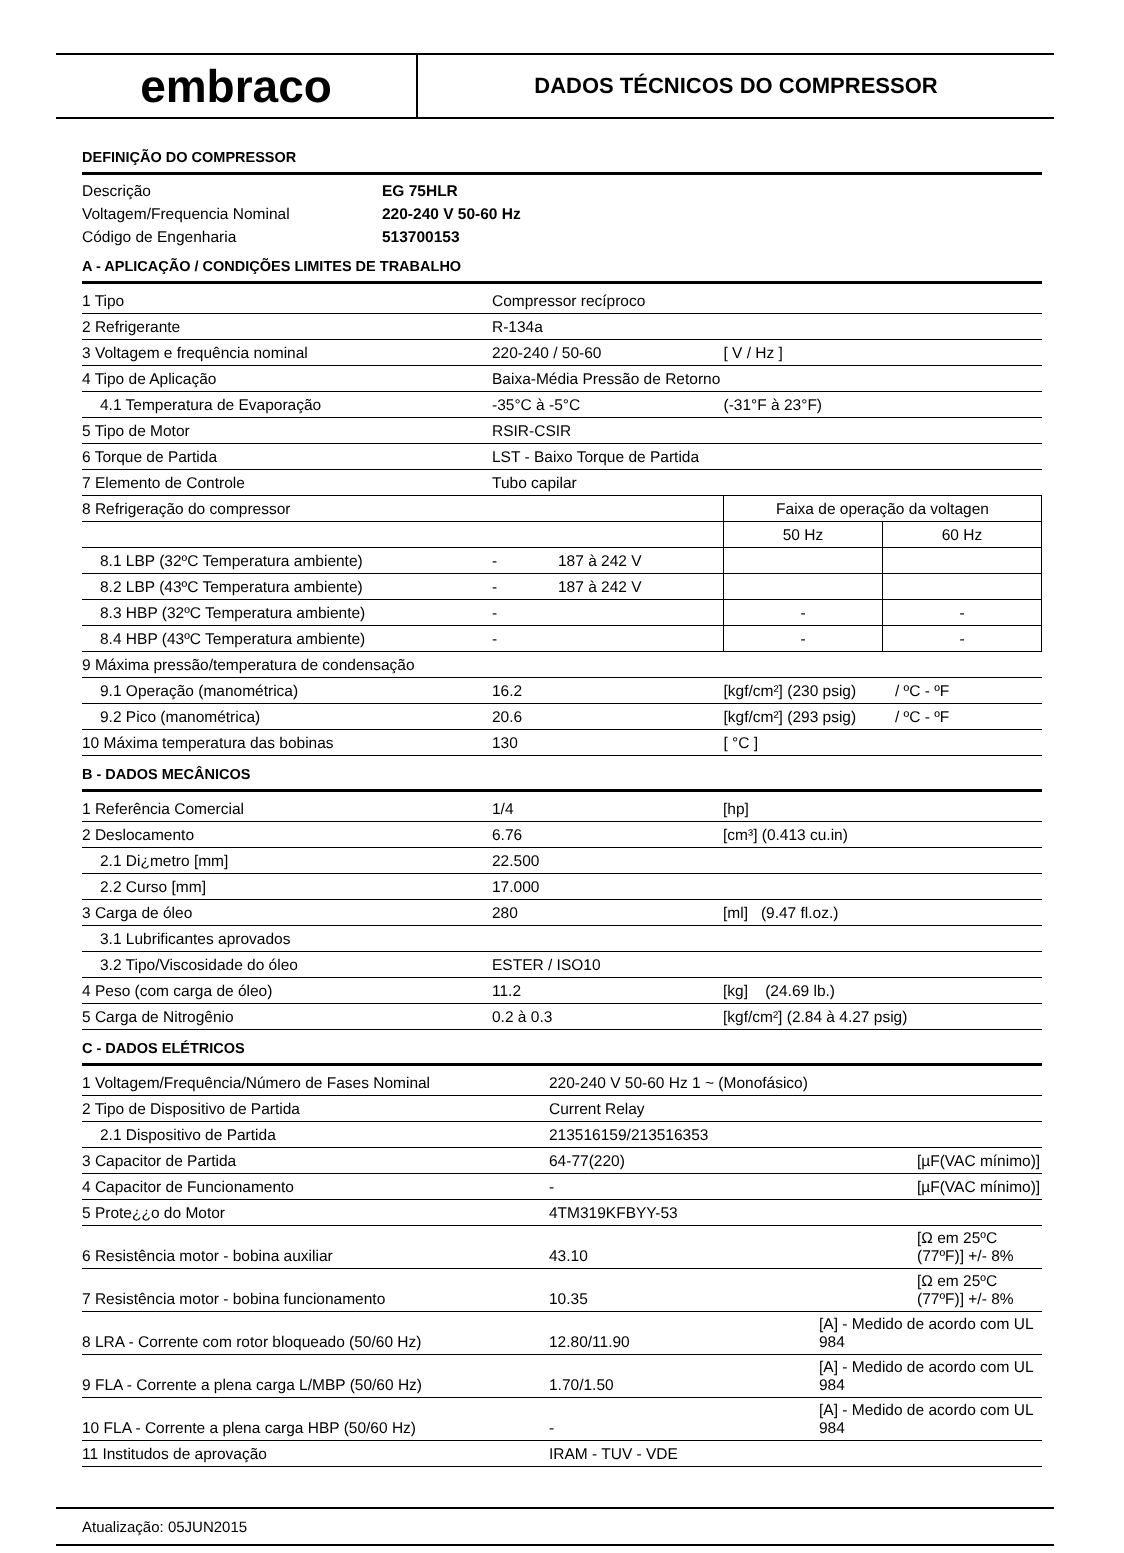embraco
DADOS TÉCNICOS DO COMPRESSOR
DEFINIÇÃO DO COMPRESSOR
| Descrição | EG 75HLR |
| Voltagem/Frequencia Nominal | 220-240 V 50-60 Hz |
| Código de Engenharia | 513700153 |
A - APLICAÇÃO / CONDIÇÕES LIMITES DE TRABALHO
| 1 Tipo | Compressor recíproco | | | |
| 2 Refrigerante | R-134a | | | |
| 3 Voltagem e frequência nominal | 220-240 / 50-60 | | [ V / Hz ] | |
| 4 Tipo de Aplicação | Baixa-Média Pressão de Retorno | | | |
| 4.1 Temperatura de Evaporação | -35°C à -5°C | | (-31°F à 23°F) | |
| 5 Tipo de Motor | RSIR-CSIR | | | |
| 6 Torque de Partida | LST - Baixo Torque de Partida | | | |
| 7 Elemento de Controle | Tubo capilar | | | |
| 8 Refrigeração do compressor | | | Faixa de operação da voltagen | |
| | | | 50 Hz | 60 Hz |
| 8.1 LBP (32ºC Temperatura ambiente) | - | 187 à 242 V | | |
| 8.2 LBP (43ºC Temperatura ambiente) | - | 187 à 242 V | | |
| 8.3 HBP (32ºC Temperatura ambiente) | - | | - | - |
| 8.4 HBP (43ºC Temperatura ambiente) | - | | - | - |
| 9 Máxima pressão/temperatura de condensação | | | | |
| 9.1 Operação (manométrica) | 16.2 | | [kgf/cm²] (230 psig) / ºC - ºF | |
| 9.2 Pico (manométrica) | 20.6 | | [kgf/cm²] (293 psig) / ºC - ºF | |
| 10 Máxima temperatura das bobinas | 130 | | [ °C ] | |
B - DADOS MECÂNICOS
| 1 Referência Comercial | 1/4 | [hp] |
| 2 Deslocamento | 6.76 | [cm³] (0.413 cu.in) |
| 2.1 Di¿metro [mm] | 22.500 | |
| 2.2 Curso [mm] | 17.000 | |
| 3 Carga de óleo | 280 | [ml] (9.47 fl.oz.) |
| 3.1 Lubrificantes aprovados | | |
| 3.2 Tipo/Viscosidade do óleo | ESTER / ISO10 | |
| 4 Peso (com carga de óleo) | 11.2 | [kg] (24.69 lb.) |
| 5 Carga de Nitrogênio | 0.2 à 0.3 | [kgf/cm²] (2.84 à 4.27 psig) |
C - DADOS ELÉTRICOS
| 1 Voltagem/Frequência/Número de Fases Nominal | 220-240 V 50-60 Hz 1 ~ (Monofásico) | |
| 2 Tipo de Dispositivo de Partida | Current Relay | |
| 2.1 Dispositivo de Partida | 213516159/213516353 | |
| 3 Capacitor de Partida | 64-77(220) | [µF(VAC mínimo)] |
| 4 Capacitor de Funcionamento | - | [µF(VAC mínimo)] |
| 5 Prote¿¿o do Motor | 4TM319KFBYY-53 | |
| 6 Resistência motor - bobina auxiliar | 43.10 | [Ω em 25ºC (77ºF)] +/- 8% |
| 7 Resistência motor - bobina funcionamento | 10.35 | [Ω em 25ºC (77ºF)] +/- 8% |
| 8 LRA - Corrente com rotor bloqueado (50/60 Hz) | 12.80/11.90 | [A] - Medido de acordo com UL 984 |
| 9 FLA - Corrente a plena carga L/MBP (50/60 Hz) | 1.70/1.50 | [A] - Medido de acordo com UL 984 |
| 10 FLA - Corrente a plena carga HBP (50/60 Hz) | - | [A] - Medido de acordo com UL 984 |
| 11 Institudos de aprovação | IRAM - TUV - VDE | |
Atualização: 05JUN2015